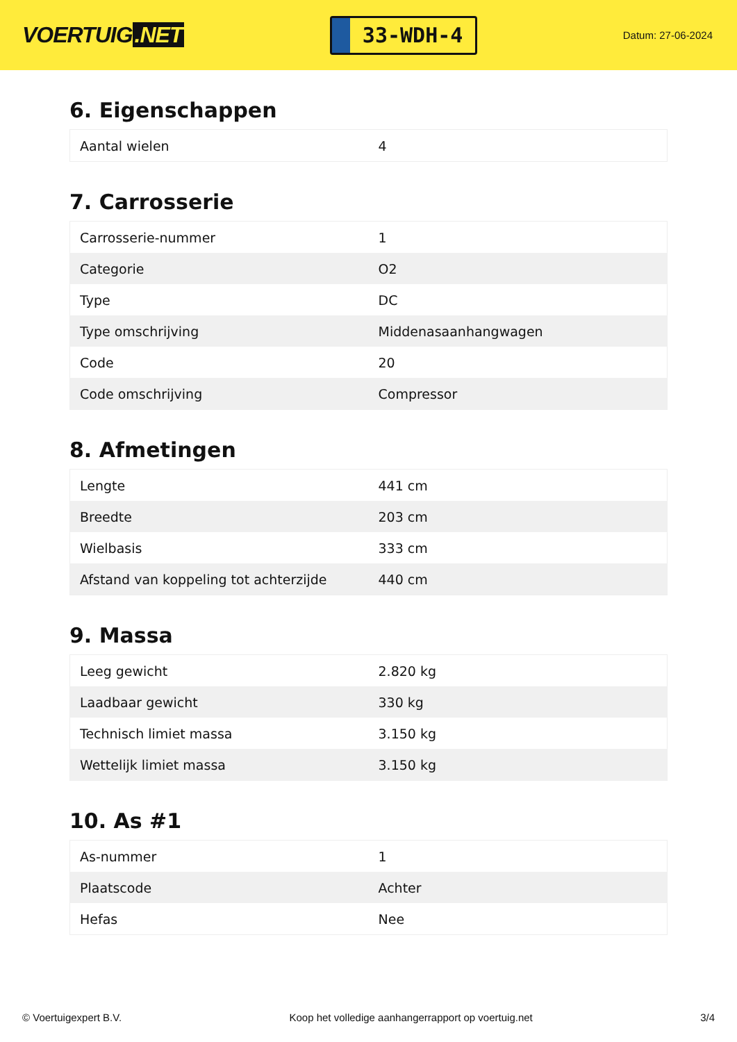VOERTUIG.NET
33-WDH-4
Datum: 27-06-2024
6. Eigenschappen
| Aantal wielen | 4 |
7. Carrosserie
| Carrosserie-nummer | 1 |
| Categorie | O2 |
| Type | DC |
| Type omschrijving | Middenasaanhangwagen |
| Code | 20 |
| Code omschrijving | Compressor |
8. Afmetingen
| Lengte | 441 cm |
| Breedte | 203 cm |
| Wielbasis | 333 cm |
| Afstand van koppeling tot achterzijde | 440 cm |
9. Massa
| Leeg gewicht | 2.820 kg |
| Laadbaar gewicht | 330 kg |
| Technisch limiet massa | 3.150 kg |
| Wettelijk limiet massa | 3.150 kg |
10. As #1
| As-nummer | 1 |
| Plaatscode | Achter |
| Hefas | Nee |
© Voertuigexpert B.V. Koop het volledige aanhangerrapport op voertuig.net 3/4